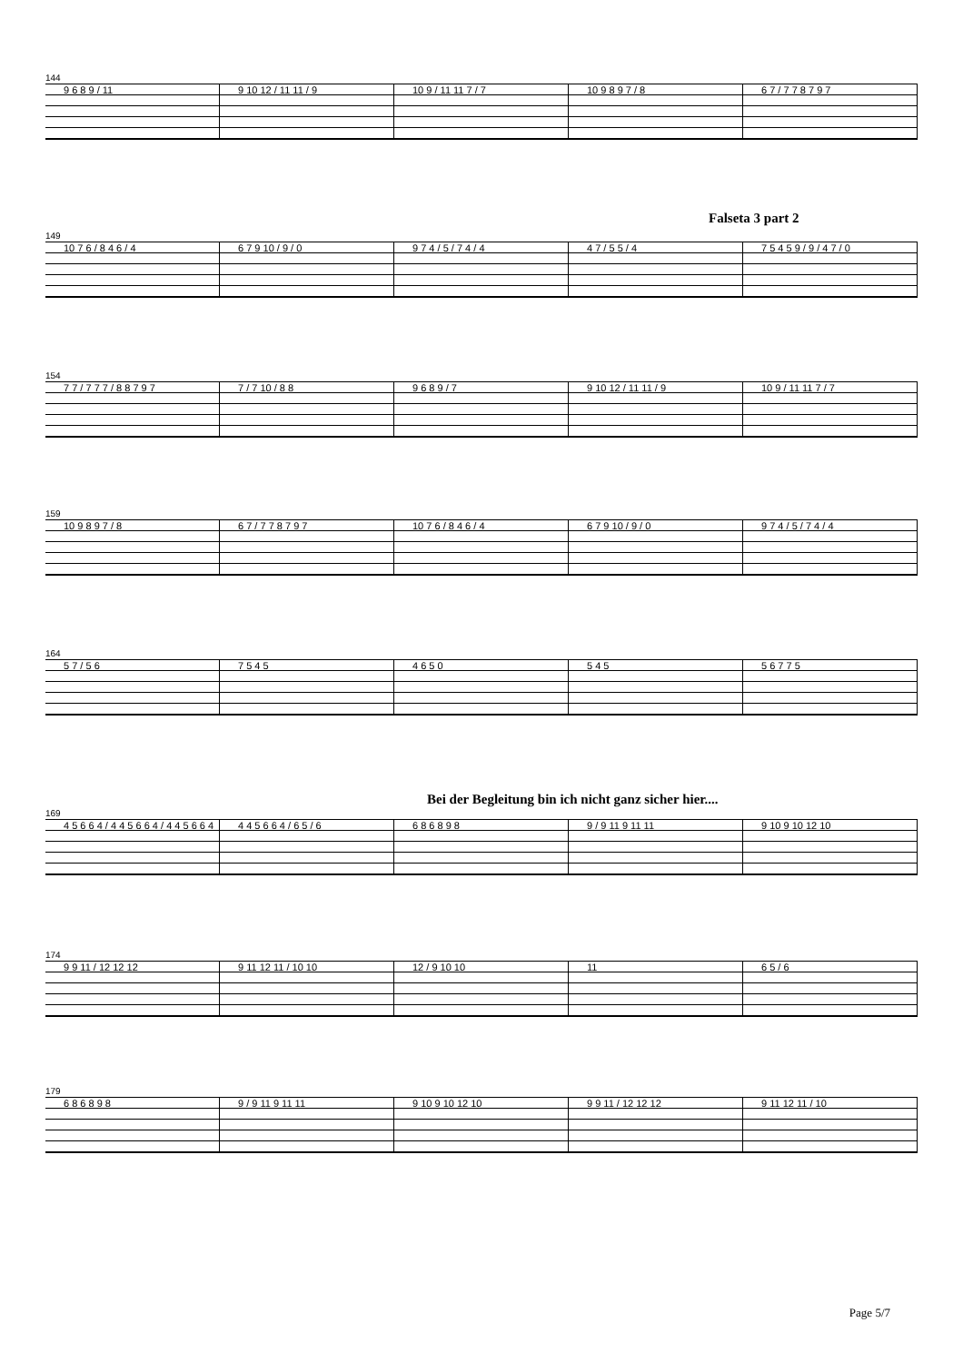144
9 6 8 9 / 11 9 10 12 / 11 11 / 9 10 9 / 11 11 7 / 7 10 9 8 9 7 / 8 6 7 / 7 7 8 7 9 7
Falseta 3 part 2
149
10 7 6 / 8 4 6 / 4 6 7 9 10 / 9 / 0 9 7 4 / 5 / 7 4 / 4 4 7 / 5 5 / 4 7 5 4 5 9 / 9 / 4 7 / 0
154
7 7 / 7 7 7 / 8 8 7 9 7 7 / 7 10 / 8 8 9 6 8 9 / 7 9 10 12 / 11 11 / 9 10 9 / 11 11 7 / 7
159
10 9 8 9 7 / 8 6 7 / 7 7 8 7 9 7 10 7 6 / 8 4 6 / 4 6 7 9 10 / 9 / 0 9 7 4 / 5 / 7 4 / 4
164
5 7 / 5 6 7 5 4 5 4 6 5 0 5 4 5 5 6 7 7 5
Bei der Begleitung bin ich nicht ganz sicher hier....
169
4 5 6 6 4 / 4 4 5 6 6 4 / 4 4 5 6 6 4 4 4 5 6 6 4 / 6 5 / 6 6 8 6 8 9 8 9 / 9 11 9 11 11 9 10 9 10 12 10
174
9 9 11 / 12 12 12 9 11 12 11 / 10 10 12 / 9 10 10 11 6 5 / 6
179
6 8 6 8 9 8 9 / 9 11 9 11 11 9 10 9 10 12 10 9 9 11 / 12 12 12 9 11 12 11 / 10
Page 5/7